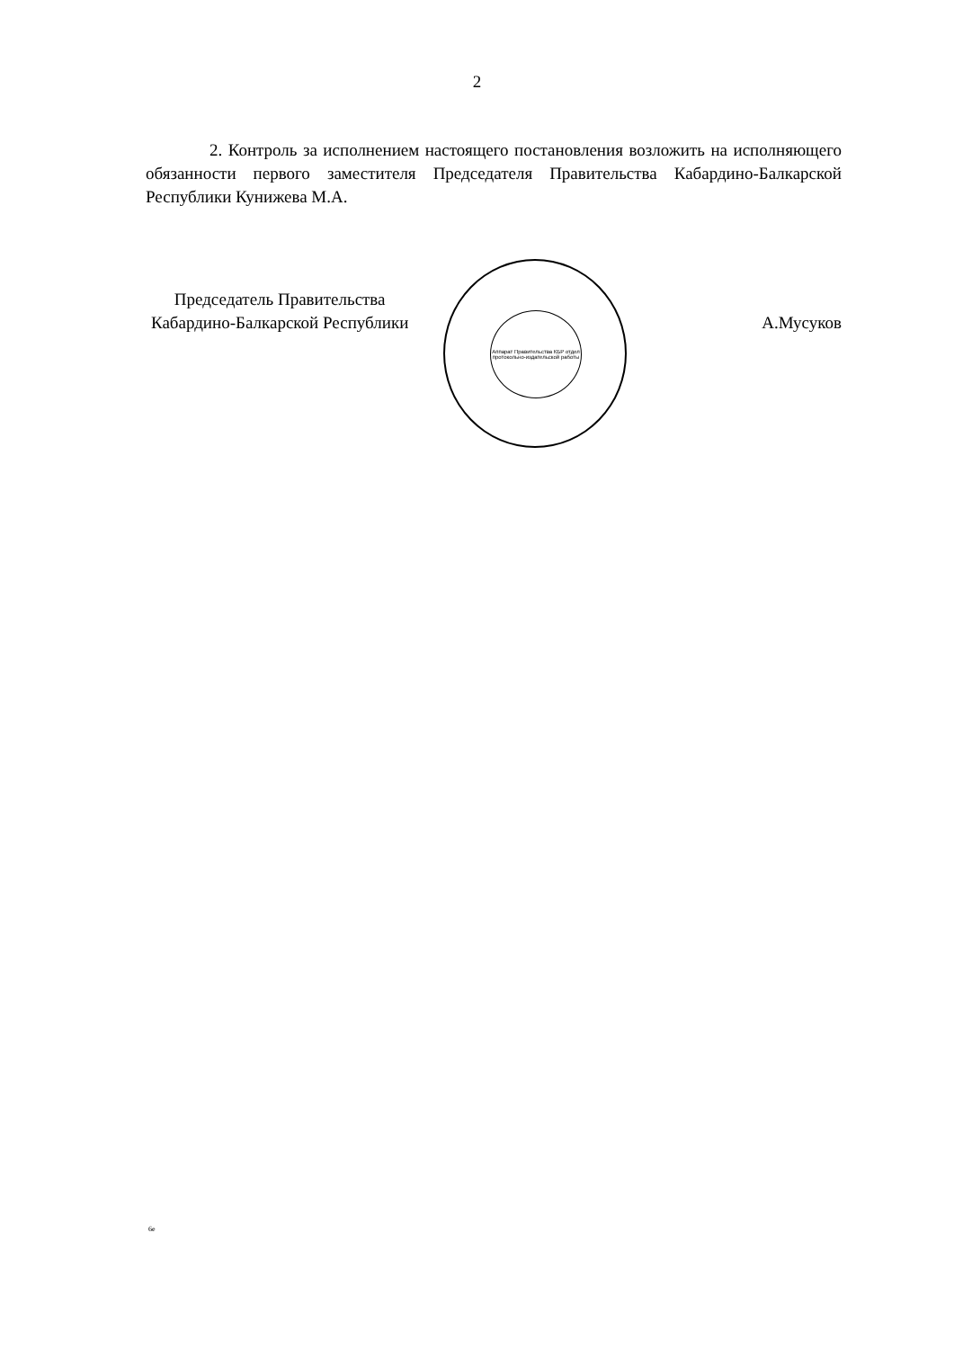2
2. Контроль за исполнением настоящего постановления возложить на исполняющего обязанности первого заместителя Председателя Правительства Кабардино-Балкарской Республики Кунижева М.А.
Председатель Правительства
Кабардино-Балкарской Республики
А.Мусуков
Аппарат Правительства КБР отдел протокольно-издательской работы
6е